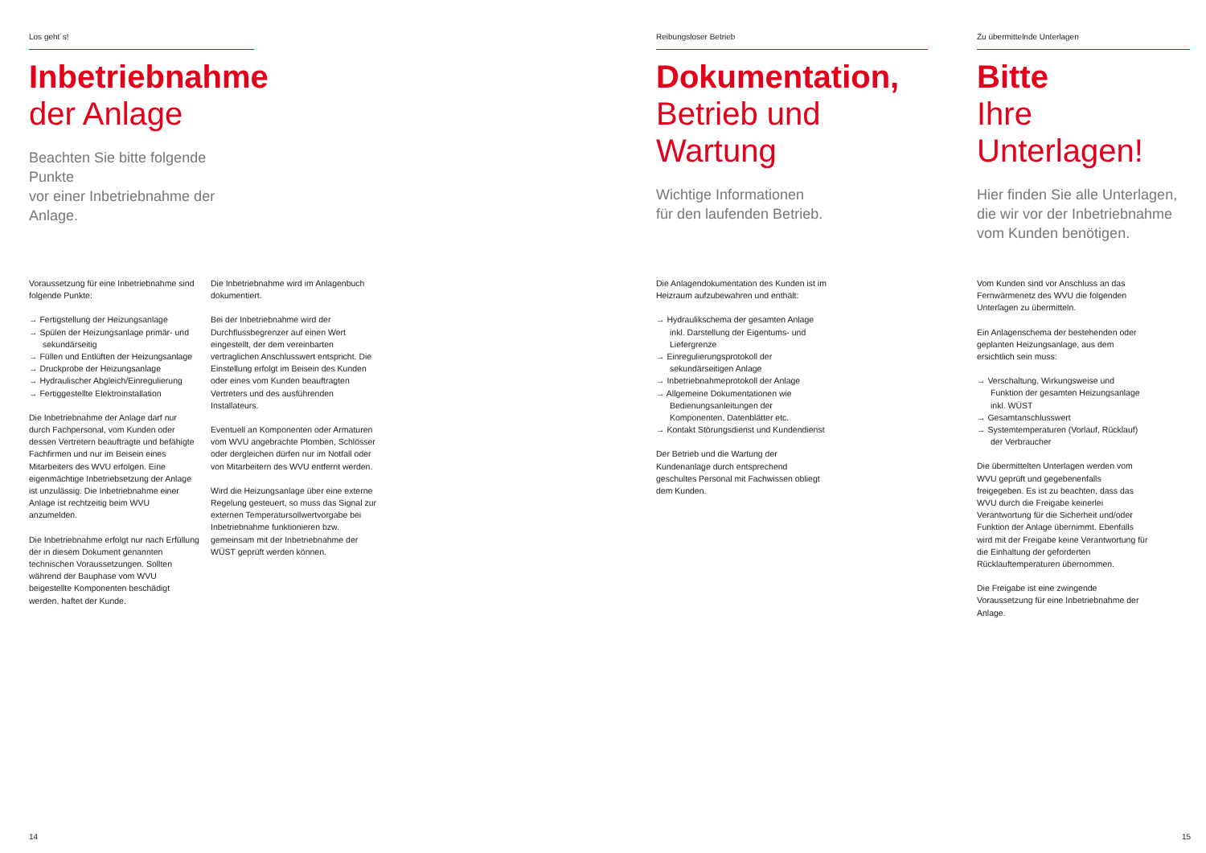Los geht´s!
Inbetriebnahme
der Anlage
Beachten Sie bitte folgende Punkte
vor einer Inbetriebnahme der Anlage.
Reibungsloser Betrieb
Dokumentation,
Betrieb und Wartung
Wichtige Informationen
für den laufenden Betrieb.
Zu übermittelnde Unterlagen
Bitte
Ihre Unterlagen!
Hier finden Sie alle Unterlagen,
die wir vor der Inbetriebnahme
vom Kunden benötigen.
Voraussetzung für eine Inbetriebnahme sind folgende Punkte:
→ Fertigstellung der Heizungsanlage
→ Spülen der Heizungsanlage primär- und sekundärseitig
→ Füllen und Entlüften der Heizungsanlage
→ Druckprobe der Heizungsanlage
→ Hydraulischer Abgleich/Einregulierung
→ Fertiggestellte Elektroinstallation
Die Inbetriebnahme der Anlage darf nur durch Fachpersonal, vom Kunden oder dessen Vertretern beauftragte und befähigte Fachfirmen und nur im Beisein eines Mitarbeiters des WVU erfolgen. Eine eigenmächtige Inbetriebsetzung der Anlage ist unzulässig. Die Inbetriebnahme einer Anlage ist rechtzeitig beim WVU anzumelden.
Die Inbetriebnahme erfolgt nur nach Erfüllung der in diesem Dokument genannten technischen Voraussetzungen. Sollten während der Bauphase vom WVU beigestellte Komponenten beschädigt werden, haftet der Kunde.
Die Inbetriebnahme wird im Anlagenbuch dokumentiert.
Bei der Inbetriebnahme wird der Durchflussbegrenzer auf einen Wert eingestellt, der dem vereinbarten vertraglichen Anschlusswert entspricht. Die Einstellung erfolgt im Beisein des Kunden oder eines vom Kunden beauftragten Vertreters und des ausführenden Installateurs.
Eventuell an Komponenten oder Armaturen vom WVU angebrachte Plomben, Schlösser oder dergleichen dürfen nur im Notfall oder von Mitarbeitern des WVU entfernt werden.
Wird die Heizungsanlage über eine externe Regelung gesteuert, so muss das Signal zur externen Temperatursollwertvorgabe bei Inbetriebnahme funktionieren bzw. gemeinsam mit der Inbetriebnahme der WÜST geprüft werden können.
Die Anlagendokumentation des Kunden ist im Heizraum aufzubewahren und enthält:
→ Hydraulikschema der gesamten Anlage inkl. Darstellung der Eigentums- und Liefergrenze
→ Einregulierungsprotokoll der sekundärseitigen Anlage
→ Inbetriebnahmeprotokoll der Anlage
→ Allgemeine Dokumentationen wie Bedienungsanleitungen der Komponenten, Datenblätter etc.
→ Kontakt Störungsdienst und Kundendienst
Der Betrieb und die Wartung der Kundenanlage durch entsprechend geschultes Personal mit Fachwissen obliegt dem Kunden.
Vom Kunden sind vor Anschluss an das Fernwärmenetz des WVU die folgenden Unterlagen zu übermitteln.
Ein Anlagenschema der bestehenden oder geplanten Heizungsanlage, aus dem ersichtlich sein muss:
→ Verschaltung, Wirkungsweise und Funktion der gesamten Heizungsanlage inkl. WÜST
→ Gesamtanschlusswert
→ Systemtemperaturen (Vorlauf, Rücklauf) der Verbraucher
Die übermittelten Unterlagen werden vom WVU geprüft und gegebenenfalls freigegeben. Es ist zu beachten, dass das WVU durch die Freigabe keinerlei Verantwortung für die Sicherheit und/oder Funktion der Anlage übernimmt. Ebenfalls wird mit der Freigabe keine Verantwortung für die Einhaltung der geforderten Rücklauftemperaturen übernommen.
Die Freigabe ist eine zwingende Voraussetzung für eine Inbetriebnahme der Anlage.
14 15